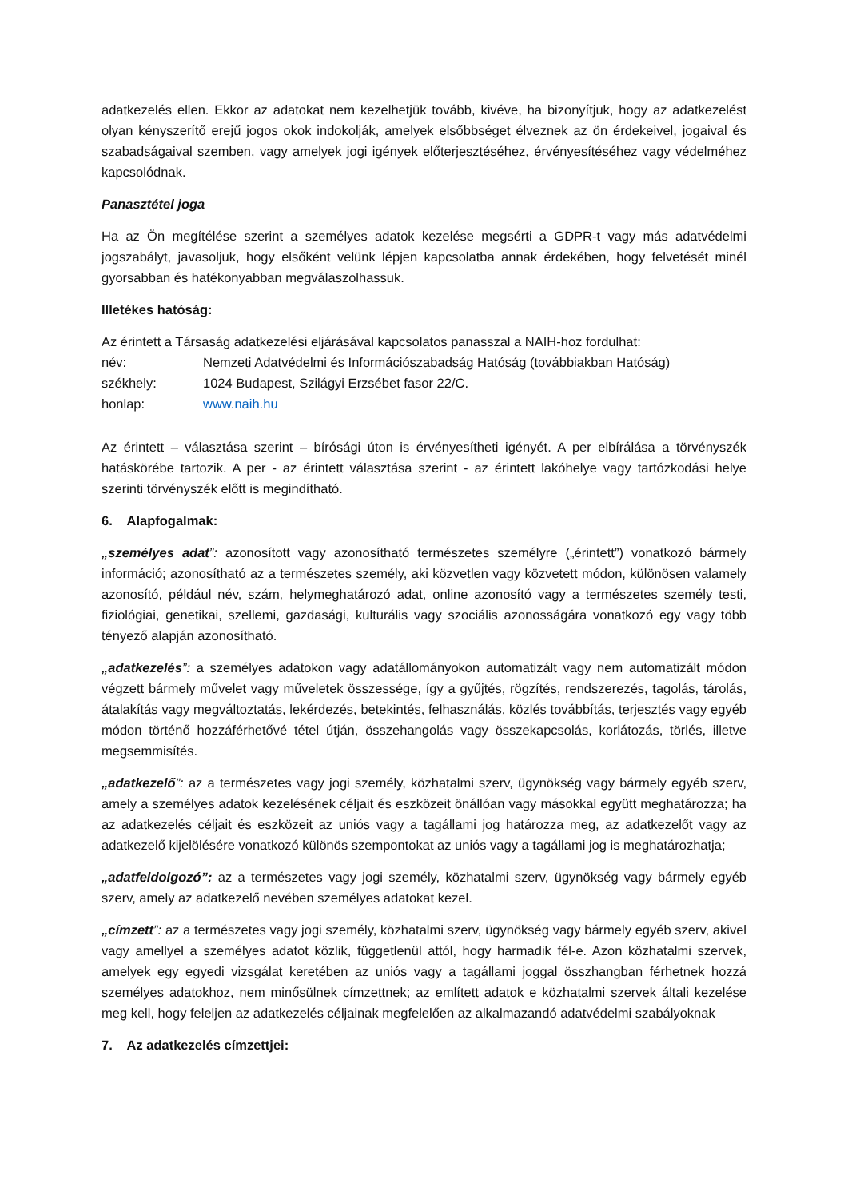adatkezelés ellen. Ekkor az adatokat nem kezelhetjük tovább, kivéve, ha bizonyítjuk, hogy az adatkezelést olyan kényszerítő erejű jogos okok indokolják, amelyek elsőbbséget élveznek az ön érdekeivel, jogaival és szabadságaival szemben, vagy amelyek jogi igények előterjesztéséhez, érvényesítéséhez vagy védelméhez kapcsolódnak.
Panasztétel joga
Ha az Ön megítélése szerint a személyes adatok kezelése megsérti a GDPR-t vagy más adatvédelmi jogszabályt, javasoljuk, hogy elsőként velünk lépjen kapcsolatba annak érdekében, hogy felvetését minél gyorsabban és hatékonyabban megválaszolhassuk.
Illetékes hatóság:
Az érintett a Társaság adatkezelési eljárásával kapcsolatos panasszal a NAIH-hoz fordulhat:
név: Nemzeti Adatvédelmi és Információszabadság Hatóság (továbbiakban Hatóság)
székhely: 1024 Budapest, Szilágyi Erzsébet fasor 22/C.
honlap: www.naih.hu
Az érintett – választása szerint – bírósági úton is érvényesítheti igényét. A per elbírálása a törvényszék hatáskörébe tartozik. A per - az érintett választása szerint - az érintett lakóhelye vagy tartózkodási helye szerinti törvényszék előtt is megindítható.
6. Alapfogalmak:
„személyes adat”: azonosított vagy azonosítható természetes személyre („érintett”) vonatkozó bármely információ; azonosítható az a természetes személy, aki közvetlen vagy közvetett módon, különösen valamely azonosító, például név, szám, helymeghatározó adat, online azonosító vagy a természetes személy testi, fiziológiai, genetikai, szellemi, gazdasági, kulturális vagy szociális azonosságára vonatkozó egy vagy több tényező alapján azonosítható.
„adatkezelés”: a személyes adatokon vagy adatállományokon automatizált vagy nem automatizált módon végzett bármely művelet vagy műveletek összessége, így a gyűjtés, rögzítés, rendszerezés, tagolás, tárolás, átalakítás vagy megváltoztatás, lekérdezés, betekintés, felhasználás, közlés továbbítás, terjesztés vagy egyéb módon történő hozzáférhetővé tétel útján, összehangolás vagy összekapcsolás, korlátozás, törlés, illetve megsemmisítés.
„adatkezelő”: az a természetes vagy jogi személy, közhatalmi szerv, ügynökség vagy bármely egyéb szerv, amely a személyes adatok kezelésének céljait és eszközeit önállóan vagy másokkal együtt meghatározza; ha az adatkezelés céljait és eszközeit az uniós vagy a tagállami jog határozza meg, az adatkezelőt vagy az adatkezelő kijelölésére vonatkozó különös szempontokat az uniós vagy a tagállami jog is meghatározhatja;
„adatfeldolgozó”: az a természetes vagy jogi személy, közhatalmi szerv, ügynökség vagy bármely egyéb szerv, amely az adatkezelő nevében személyes adatokat kezel.
„címzett”: az a természetes vagy jogi személy, közhatalmi szerv, ügynökség vagy bármely egyéb szerv, akivel vagy amellyel a személyes adatot közlik, függetlenül attól, hogy harmadik fél-e. Azon közhatalmi szervek, amelyek egy egyedi vizsgálat keretében az uniós vagy a tagállami joggal összhangban férhetnek hozzá személyes adatokhoz, nem minősülnek címzettnek; az említett adatok e közhatalmi szervek általi kezelése meg kell, hogy feleljen az adatkezelés céljainak megfelelően az alkalmazandó adatvédelmi szabályoknak
7. Az adatkezelés címzettjei: